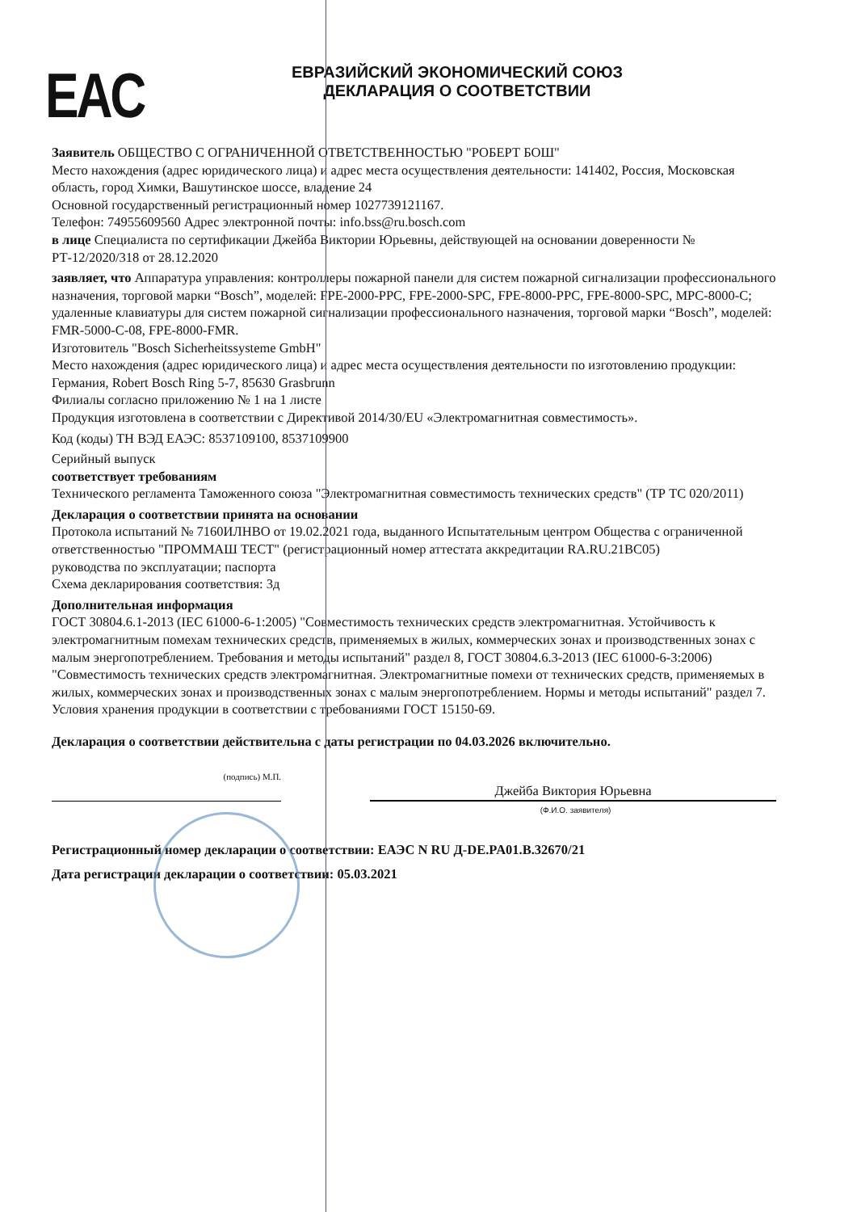EAC
ЕВРАЗИЙСКИЙ ЭКОНОМИЧЕСКИЙ СОЮЗ
ДЕКЛАРАЦИЯ О СООТВЕТСТВИИ
Заявитель ОБЩЕСТВО С ОГРАНИЧЕННОЙ ОТВЕТСТВЕННОСТЬЮ "РОБЕРТ БОШ"
Место нахождения (адрес юридического лица) и адрес места осуществления деятельности: 141402, Россия, Московская область, город Химки, Вашутинское шоссе, владение 24
Основной государственный регистрационный номер 1027739121167.
Телефон: 74955609560 Адрес электронной почты: info.bss@ru.bosch.com
в лице Специалиста по сертификации Джейба Виктории Юрьевны, действующей на основании доверенности № РТ-12/2020/318 от 28.12.2020
заявляет, что Аппаратура управления: контроллеры пожарной панели для систем пожарной сигнализации профессионального назначения, торговой марки “Bosch”, моделей: FPE-2000-PPC, FPE-2000-SPC, FPE-8000-PPC, FPE-8000-SPC, MPC-8000-C; удаленные клавиатуры для систем пожарной сигнализации профессионального назначения, торговой марки “Bosch”, моделей: FMR-5000-C-08, FPE-8000-FMR.
Изготовитель "Bosch Sicherheitssysteme GmbH"
Место нахождения (адрес юридического лица) и адрес места осуществления деятельности по изготовлению продукции: Германия, Robert Bosch Ring 5-7, 85630 Grasbrunn
Филиалы согласно приложению № 1 на 1 листе
Продукция изготовлена в соответствии с Директивой 2014/30/EU «Электромагнитная совместимость».
Код (коды) ТН ВЭД ЕАЭС: 8537109100, 8537109900
Серийный выпуск
соответствует требованиям
Технического регламента Таможенного союза "Электромагнитная совместимость технических средств" (ТР ТС 020/2011)
Декларация о соответствии принята на основании
Протокола испытаний № 7160ИЛНВО от 19.02.2021 года, выданного Испытательным центром Общества с ограниченной ответственностью "ПРОММАШ ТЕСТ" (регистрационный номер аттестата аккредитации RA.RU.21ВС05)
руководства по эксплуатации; паспорта
Схема декларирования соответствия: 3д
Дополнительная информация
ГОСТ 30804.6.1-2013 (IEC 61000-6-1:2005) "Совместимость технических средств электромагнитная. Устойчивость к электромагнитным помехам технических средств, применяемых в жилых, коммерческих зонах и производственных зонах с малым энергопотреблением. Требования и методы испытаний" раздел 8, ГОСТ 30804.6.3-2013 (IEC 61000-6-3:2006) "Совместимость технических средств электромагнитная. Электромагнитные помехи от технических средств, применяемых в жилых, коммерческих зонах и производственных зонах с малым энергопотреблением. Нормы и методы испытаний" раздел 7. Условия хранения продукции в соответствии с требованиями ГОСТ 15150-69.
Декларация о соответствии действительна с даты регистрации по 04.03.2026 включительно.
(подпись) М.П.
Джейба Виктория Юрьевна
(Ф.И.О. заявителя)
Регистрационный номер декларации о соответствии: ЕАЭС N RU Д-DE.PA01.B.32670/21
Дата регистрации декларации о соответствии: 05.03.2021